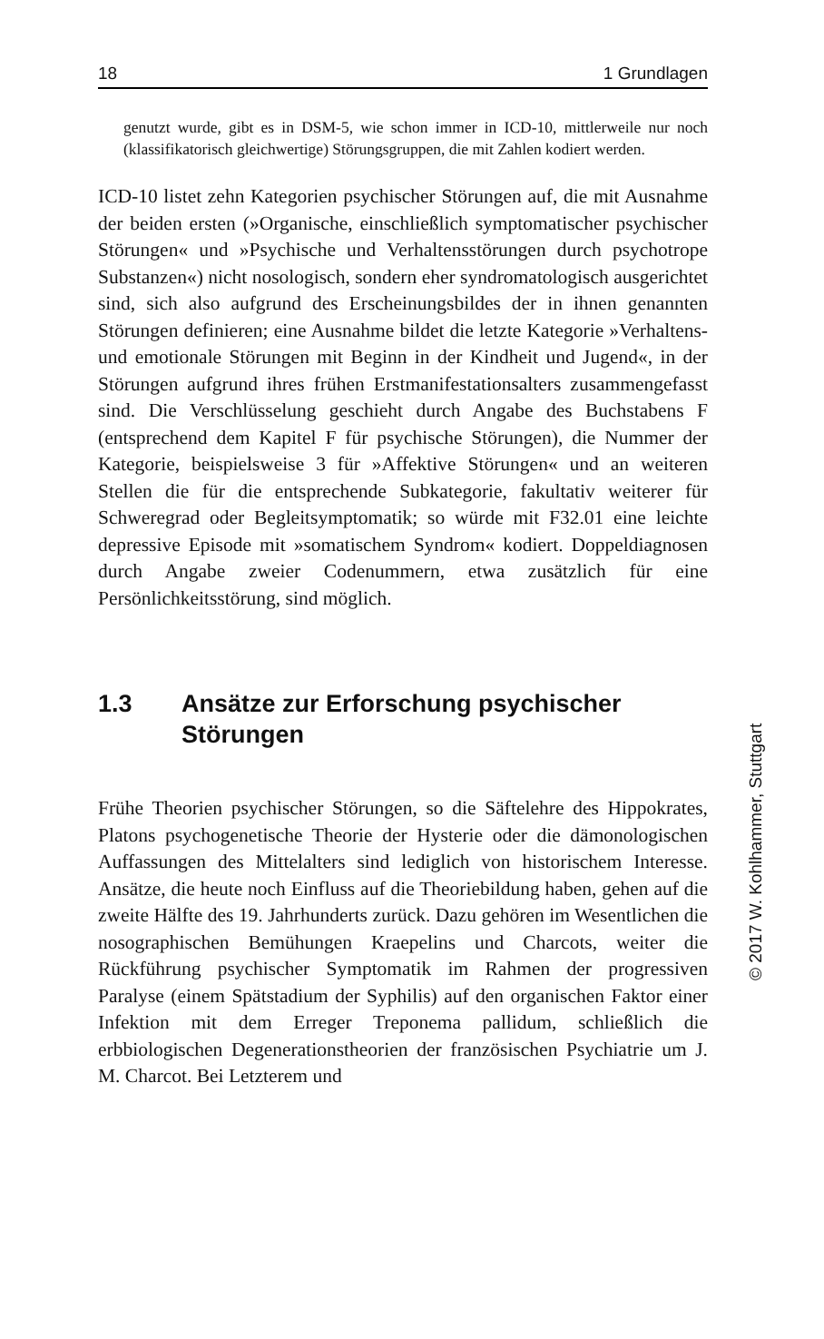18 1 Grundlagen
genutzt wurde, gibt es in DSM-5, wie schon immer in ICD-10, mittlerweile nur noch (klassifikatorisch gleichwertige) Störungsgruppen, die mit Zahlen kodiert werden.
ICD-10 listet zehn Kategorien psychischer Störungen auf, die mit Ausnahme der beiden ersten (»Organische, einschließlich symptomatischer psychischer Störungen« und »Psychische und Verhaltensstörungen durch psychotrope Substanzen«) nicht nosologisch, sondern eher syndromatologisch ausgerichtet sind, sich also aufgrund des Erscheinungsbildes der in ihnen genannten Störungen definieren; eine Ausnahme bildet die letzte Kategorie »Verhaltens- und emotionale Störungen mit Beginn in der Kindheit und Jugend«, in der Störungen aufgrund ihres frühen Erstmanifestationsalters zusammengefasst sind. Die Verschlüsselung geschieht durch Angabe des Buchstabens F (entsprechend dem Kapitel F für psychische Störungen), die Nummer der Kategorie, beispielsweise 3 für »Affektive Störungen« und an weiteren Stellen die für die entsprechende Subkategorie, fakultativ weiterer für Schweregrad oder Begleitsymptomatik; so würde mit F32.01 eine leichte depressive Episode mit »somatischem Syndrom« kodiert. Doppeldiagnosen durch Angabe zweier Codenummern, etwa zusätzlich für eine Persönlichkeitsstörung, sind möglich.
1.3 Ansätze zur Erforschung psychischer Störungen
Frühe Theorien psychischer Störungen, so die Säftelehre des Hippokrates, Platons psychogenetische Theorie der Hysterie oder die dämonologischen Auffassungen des Mittelalters sind lediglich von historischem Interesse. Ansätze, die heute noch Einfluss auf die Theoriebildung haben, gehen auf die zweite Hälfte des 19. Jahrhunderts zurück. Dazu gehören im Wesentlichen die nosographischen Bemühungen Kraepelins und Charcots, weiter die Rückführung psychischer Symptomatik im Rahmen der progressiven Paralyse (einem Spätstadium der Syphilis) auf den organischen Faktor einer Infektion mit dem Erreger Treponema pallidum, schließlich die erbbiologischen Degenerationstheorien der französischen Psychiatrie um J. M. Charcot. Bei Letzterem und
© 2017 W. Kohlhammer, Stuttgart